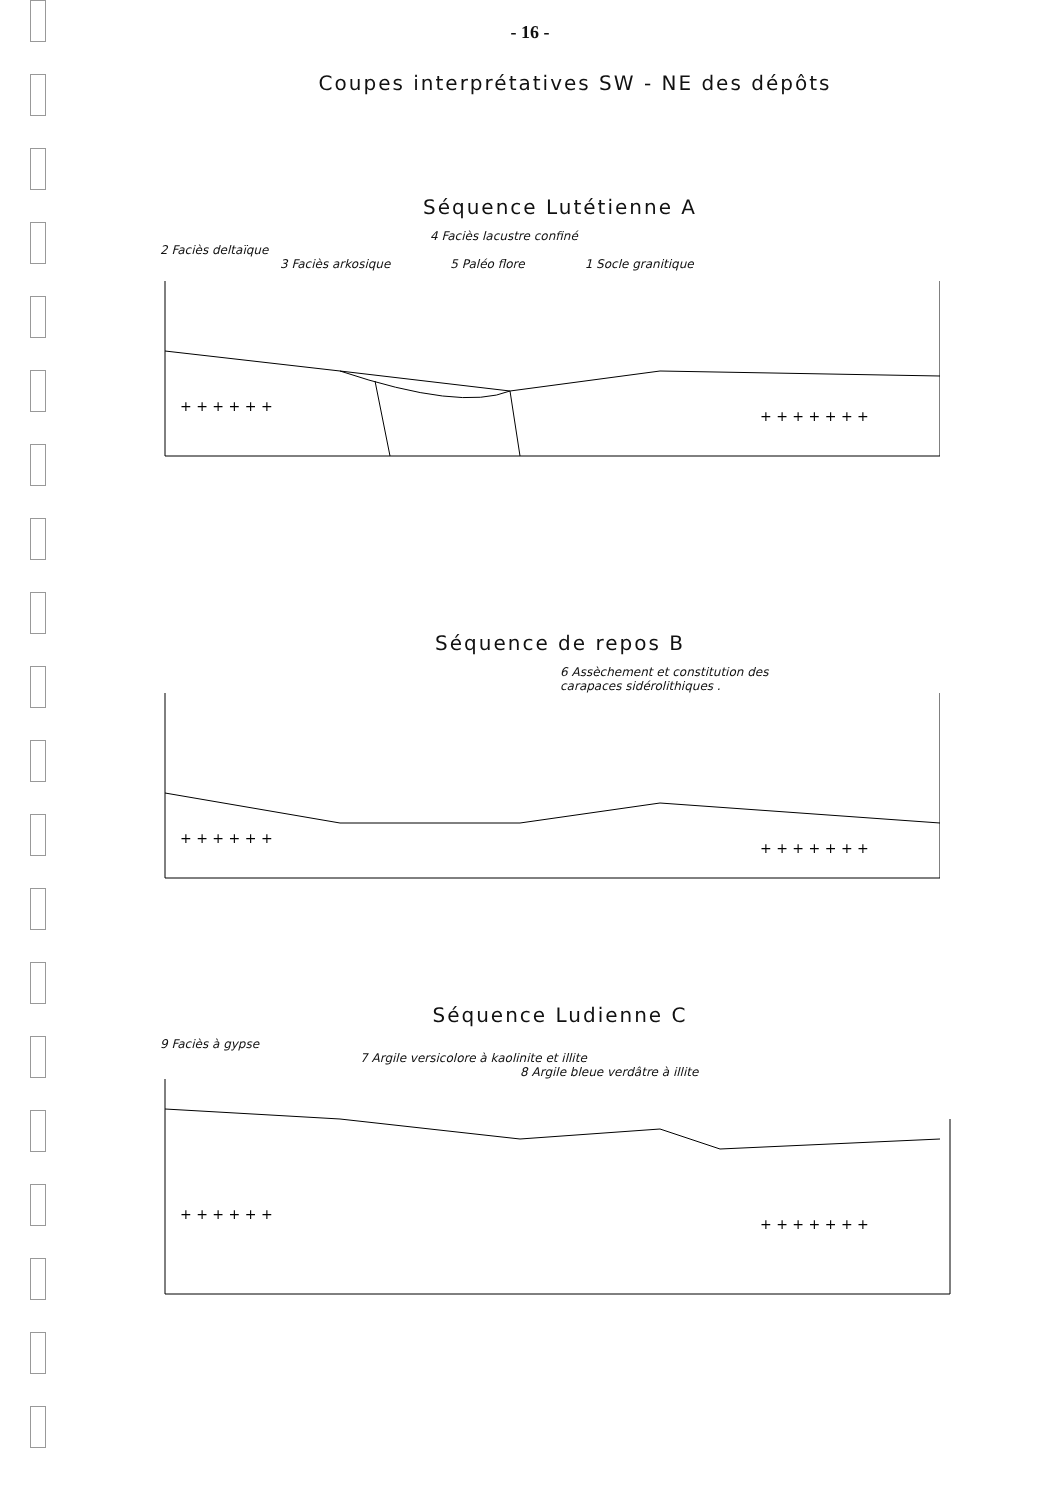- 16 -
Coupes interprétatives SW - NE des dépôts
Séquence Lutétienne A
4 Faciès lacustre confiné
2 Faciès deltaïque
3 Faciès arkosique 5 Paléo flore 1 Socle granitique
+ + + + + +
+ + + + + + +
Séquence de repos B
6 Assèchement et constitution des
carapaces sidérolithiques .
+ + + + + +
+ + + + + + +
Séquence Ludienne C
9 Faciès à gypse
7 Argile versicolore à kaolinite et illite
8 Argile bleue verdâtre à illite
+ + + + + +
+ + + + + + +